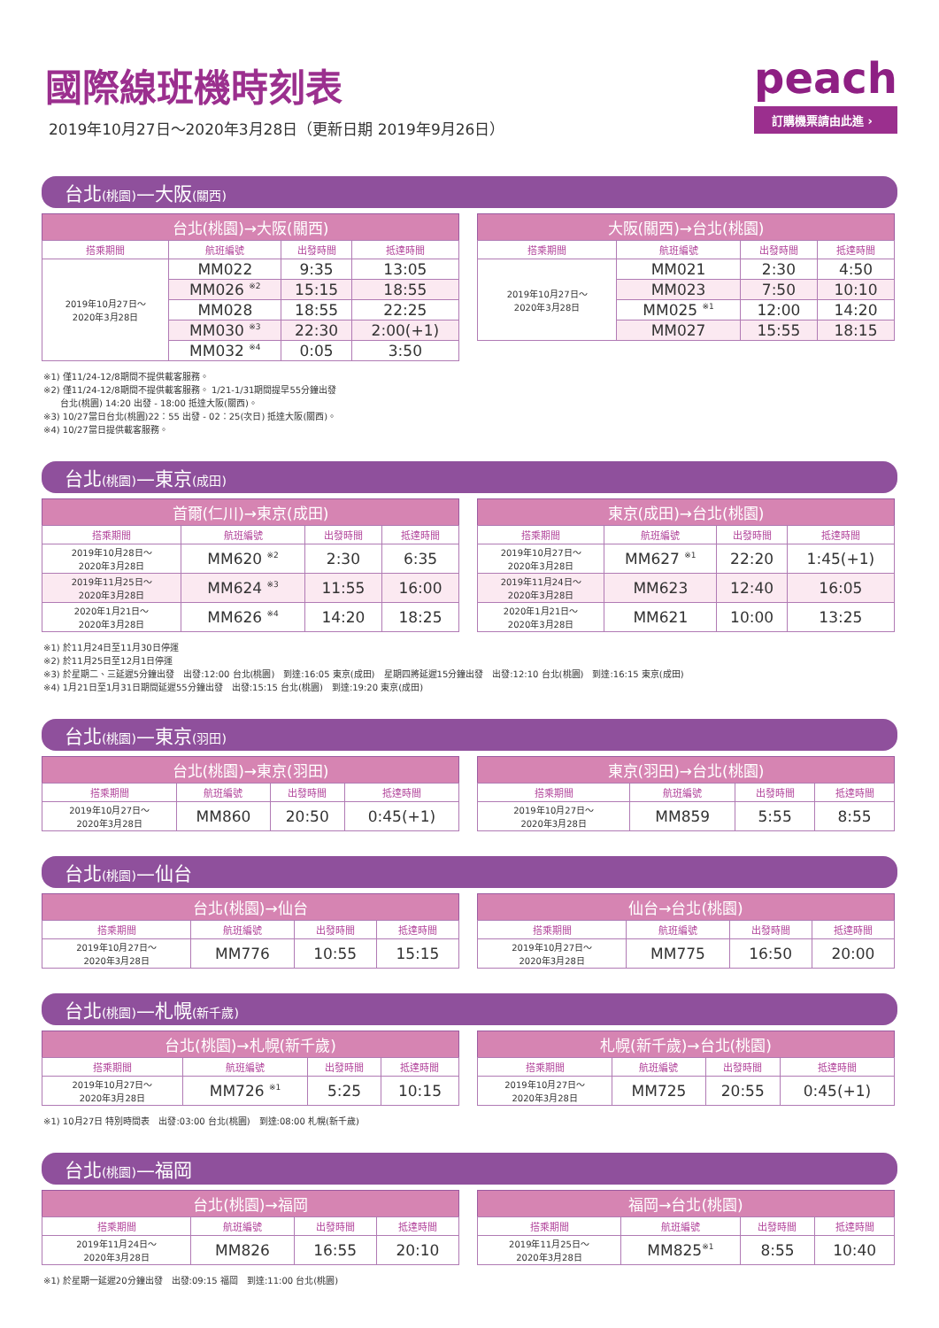國際線班機時刻表
2019年10月27日～2020年3月28日（更新日期 2019年9月26日）
peach
訂購機票請由此進 ›
台北(桃園)—大阪(關西)
| 台北(桃園)→大阪(關西) | | | |
| --- | --- | --- | --- |
| 搭乘期間 | 航班編號 | 出發時間 | 抵達時間 |
| 2019年10月27日～ 2020年3月28日 | MM022 | 9:35 | 13:05 |
| | MM026 <sup>※2</sup> | 15:15 | 18:55 |
| | MM028 | 18:55 | 22:25 |
| | MM030 <sup>※3</sup> | 22:30 | 2:00(+1) |
| | MM032 <sup>※4</sup> | 0:05 | 3:50 |
| 大阪(關西)→台北(桃園) | | | |
| --- | --- | --- | --- |
| 搭乘期間 | 航班編號 | 出發時間 | 抵達時間 |
| 2019年10月27日～ 2020年3月28日 | MM021 | 2:30 | 4:50 |
| | MM023 | 7:50 | 10:10 |
| | MM025 <sup>※1</sup> | 12:00 | 14:20 |
| | MM027 | 15:55 | 18:15 |
※1) 僅11/24-12/8期間不提供載客服務。
※2) 僅11/24-12/8期間不提供載客服務。 1/21-1/31期間提早55分鐘出發
台北(桃園) 14:20 出發 - 18:00 抵達大阪(關西)。
※3) 10/27當日台北(桃園)22：55 出發 - 02：25(次日) 抵達大阪(關西)。
※4) 10/27當日提供載客服務。
台北(桃園)—東京(成田)
| 首爾(仁川)→東京(成田) | | | |
| --- | --- | --- | --- |
| 搭乘期間 | 航班編號 | 出發時間 | 抵達時間 |
| 2019年10月28日～ 2020年3月28日 | MM620 <sup>※2</sup> | 2:30 | 6:35 |
| 2019年11月25日～ 2020年3月28日 | MM624 <sup>※3</sup> | 11:55 | 16:00 |
| 2020年1月21日～ 2020年3月28日 | MM626 <sup>※4</sup> | 14:20 | 18:25 |
| 東京(成田)→台北(桃園) | | | |
| --- | --- | --- | --- |
| 搭乘期間 | 航班編號 | 出發時間 | 抵達時間 |
| 2019年10月27日～ 2020年3月28日 | MM627 <sup>※1</sup> | 22:20 | 1:45(+1) |
| 2019年11月24日～ 2020年3月28日 | MM623 | 12:40 | 16:05 |
| 2020年1月21日～ 2020年3月28日 | MM621 | 10:00 | 13:25 |
※1) 於11月24日至11月30日停運
※2) 於11月25日至12月1日停運
※3) 於星期二、三延遲5分鐘出發　出發:12:00 台北(桃園)　到達:16:05 東京(成田)　星期四將延遲15分鐘出發　出發:12:10 台北(桃園)　到達:16:15 東京(成田)
※4) 1月21日至1月31日期間延遲55分鐘出發　出發:15:15 台北(桃園)　到達:19:20 東京(成田)
台北(桃園)—東京(羽田)
| 台北(桃園)→東京(羽田) | | | |
| --- | --- | --- | --- |
| 搭乘期間 | 航班編號 | 出發時間 | 抵達時間 |
| 2019年10月27日～ 2020年3月28日 | MM860 | 20:50 | 0:45(+1) |
| 東京(羽田)→台北(桃園) | | | |
| --- | --- | --- | --- |
| 搭乘期間 | 航班編號 | 出發時間 | 抵達時間 |
| 2019年10月27日～ 2020年3月28日 | MM859 | 5:55 | 8:55 |
台北(桃園)—仙台
| 台北(桃園)→仙台 | | | |
| --- | --- | --- | --- |
| 搭乘期間 | 航班編號 | 出發時間 | 抵達時間 |
| 2019年10月27日～ 2020年3月28日 | MM776 | 10:55 | 15:15 |
| 仙台→台北(桃園) | | | |
| --- | --- | --- | --- |
| 搭乘期間 | 航班編號 | 出發時間 | 抵達時間 |
| 2019年10月27日～ 2020年3月28日 | MM775 | 16:50 | 20:00 |
台北(桃園)—札幌(新千歲)
| 台北(桃園)→札幌(新千歲) | | | |
| --- | --- | --- | --- |
| 搭乘期間 | 航班編號 | 出發時間 | 抵達時間 |
| 2019年10月27日～ 2020年3月28日 | MM726 <sup>※1</sup> | 5:25 | 10:15 |
| 札幌(新千歲)→台北(桃園) | | | |
| --- | --- | --- | --- |
| 搭乘期間 | 航班編號 | 出發時間 | 抵達時間 |
| 2019年10月27日～ 2020年3月28日 | MM725 | 20:55 | 0:45(+1) |
※1) 10月27日 特別時間表　出發:03:00 台北(桃園)　到達:08:00 札幌(新千歲)
台北(桃園)—福岡
| 台北(桃園)→福岡 | | | |
| --- | --- | --- | --- |
| 搭乘期間 | 航班編號 | 出發時間 | 抵達時間 |
| 2019年11月24日～ 2020年3月28日 | MM826 | 16:55 | 20:10 |
| 福岡→台北(桃園) | | | |
| --- | --- | --- | --- |
| 搭乘期間 | 航班編號 | 出發時間 | 抵達時間 |
| 2019年11月25日～ 2020年3月28日 | MM825<sup>※1</sup> | 8:55 | 10:40 |
※1) 於星期一延遲20分鐘出發　出發:09:15 福岡　到達:11:00 台北(桃園)